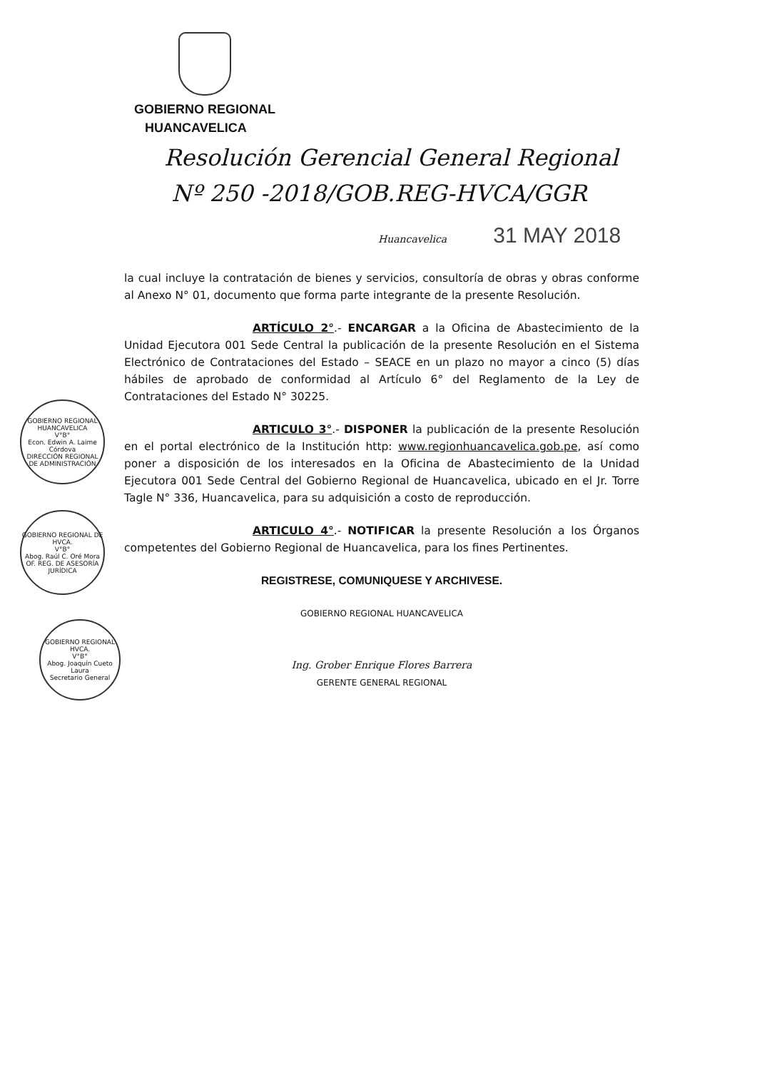GOBIERNO REGIONAL
HUANCAVELICA
Resolución Gerencial General Regional
Nº 250 -2018/GOB.REG-HVCA/GGR
Huancavelica 31 MAY 2018
la cual incluye la contratación de bienes y servicios, consultoría de obras y obras conforme al Anexo N° 01, documento que forma parte integrante de la presente Resolución.
ARTÍCULO 2°.- ENCARGAR a la Oficina de Abastecimiento de la Unidad Ejecutora 001 Sede Central la publicación de la presente Resolución en el Sistema Electrónico de Contrataciones del Estado – SEACE en un plazo no mayor a cinco (5) días hábiles de aprobado de conformidad al Artículo 6° del Reglamento de la Ley de Contrataciones del Estado N° 30225.
ARTICULO 3°.- DISPONER la publicación de la presente Resolución en el portal electrónico de la Institución http: www.regionhuancavelica.gob.pe, así como poner a disposición de los interesados en la Oficina de Abastecimiento de la Unidad Ejecutora 001 Sede Central del Gobierno Regional de Huancavelica, ubicado en el Jr. Torre Tagle N° 336, Huancavelica, para su adquisición a costo de reproducción.
ARTICULO 4°.- NOTIFICAR la presente Resolución a los Órganos competentes del Gobierno Regional de Huancavelica, para los fines Pertinentes.
REGISTRESE, COMUNIQUESE Y ARCHIVESE.
GOBIERNO REGIONAL HUANCAVELICA
Ing. Grober Enrique Flores Barrera
GERENTE GENERAL REGIONAL
GOBIERNO REGIONAL HUANCAVELICA
V°B°
Econ. Edwin A. Laime Córdova
DIRECCIÓN REGIONAL DE ADMINISTRACIÓN
GOBIERNO REGIONAL DE HVCA.
V°B°
Abog. Raúl C. Oré Mora
OF. REG. DE ASESORÍA JURÍDICA
GOBIERNO REGIONAL HVCA.
V°B°
Abog. Joaquín Cueto Laura
Secretario General